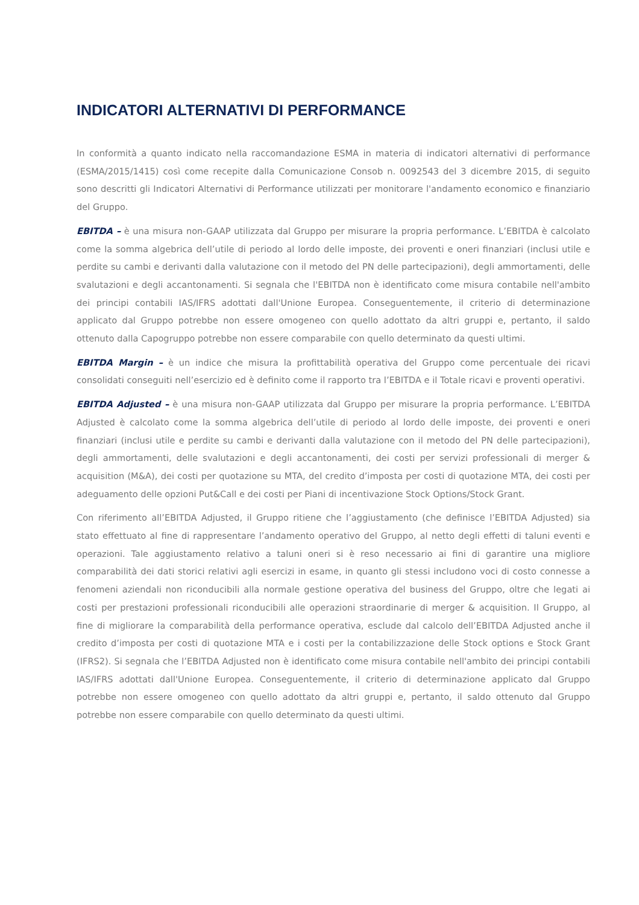INDICATORI ALTERNATIVI DI PERFORMANCE
In conformità a quanto indicato nella raccomandazione ESMA in materia di indicatori alternativi di performance (ESMA/2015/1415) così come recepite dalla Comunicazione Consob n. 0092543 del 3 dicembre 2015, di seguito sono descritti gli Indicatori Alternativi di Performance utilizzati per monitorare l'andamento economico e finanziario del Gruppo.
EBITDA – è una misura non-GAAP utilizzata dal Gruppo per misurare la propria performance. L’EBITDA è calcolato come la somma algebrica dell’utile di periodo al lordo delle imposte, dei proventi e oneri finanziari (inclusi utile e perdite su cambi e derivanti dalla valutazione con il metodo del PN delle partecipazioni), degli ammortamenti, delle svalutazioni e degli accantonamenti. Si segnala che l'EBITDA non è identificato come misura contabile nell'ambito dei principi contabili IAS/IFRS adottati dall'Unione Europea. Conseguentemente, il criterio di determinazione applicato dal Gruppo potrebbe non essere omogeneo con quello adottato da altri gruppi e, pertanto, il saldo ottenuto dalla Capogruppo potrebbe non essere comparabile con quello determinato da questi ultimi.
EBITDA Margin – è un indice che misura la profittabilità operativa del Gruppo come percentuale dei ricavi consolidati conseguiti nell’esercizio ed è definito come il rapporto tra l’EBITDA e il Totale ricavi e proventi operativi.
EBITDA Adjusted – è una misura non-GAAP utilizzata dal Gruppo per misurare la propria performance. L’EBITDA Adjusted è calcolato come la somma algebrica dell’utile di periodo al lordo delle imposte, dei proventi e oneri finanziari (inclusi utile e perdite su cambi e derivanti dalla valutazione con il metodo del PN delle partecipazioni), degli ammortamenti, delle svalutazioni e degli accantonamenti, dei costi per servizi professionali di merger & acquisition (M&A), dei costi per quotazione su MTA, del credito d’imposta per costi di quotazione MTA, dei costi per adeguamento delle opzioni Put&Call e dei costi per Piani di incentivazione Stock Options/Stock Grant.
Con riferimento all’EBITDA Adjusted, il Gruppo ritiene che l’aggiustamento (che definisce l’EBITDA Adjusted) sia stato effettuato al fine di rappresentare l’andamento operativo del Gruppo, al netto degli effetti di taluni eventi e operazioni. Tale aggiustamento relativo a taluni oneri si è reso necessario ai fini di garantire una migliore comparabilità dei dati storici relativi agli esercizi in esame, in quanto gli stessi includono voci di costo connesse a fenomeni aziendali non riconducibili alla normale gestione operativa del business del Gruppo, oltre che legati ai costi per prestazioni professionali riconducibili alle operazioni straordinarie di merger & acquisition. Il Gruppo, al fine di migliorare la comparabilità della performance operativa, esclude dal calcolo dell’EBITDA Adjusted anche il credito d’imposta per costi di quotazione MTA e i costi per la contabilizzazione delle Stock options e Stock Grant (IFRS2). Si segnala che l’EBITDA Adjusted non è identificato come misura contabile nell'ambito dei principi contabili IAS/IFRS adottati dall'Unione Europea. Conseguentemente, il criterio di determinazione applicato dal Gruppo potrebbe non essere omogeneo con quello adottato da altri gruppi e, pertanto, il saldo ottenuto dal Gruppo potrebbe non essere comparabile con quello determinato da questi ultimi.